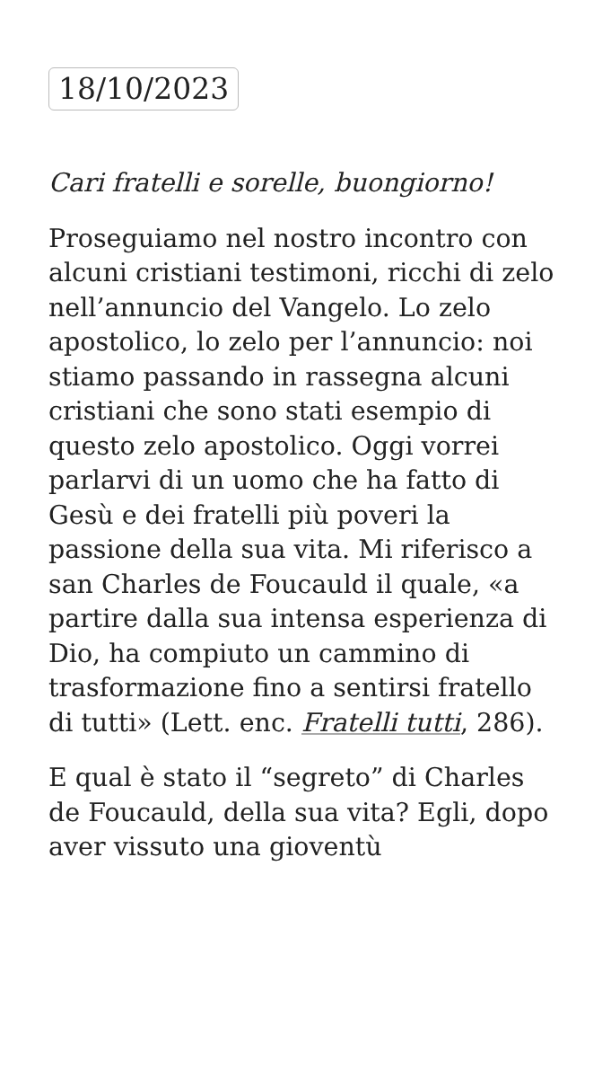18/10/2023
Cari fratelli e sorelle, buongiorno!
Proseguiamo nel nostro incontro con alcuni cristiani testimoni, ricchi di zelo nell’annuncio del Vangelo. Lo zelo apostolico, lo zelo per l’annuncio: noi stiamo passando in rassegna alcuni cristiani che sono stati esempio di questo zelo apostolico. Oggi vorrei parlarvi di un uomo che ha fatto di Gesù e dei fratelli più poveri la passione della sua vita. Mi riferisco a san Charles de Foucauld il quale, «a partire dalla sua intensa esperienza di Dio, ha compiuto un cammino di trasformazione fino a sentirsi fratello di tutti» (Lett. enc. Fratelli tutti, 286).
E qual è stato il “segreto” di Charles de Foucauld, della sua vita? Egli, dopo aver vissuto una gioventù